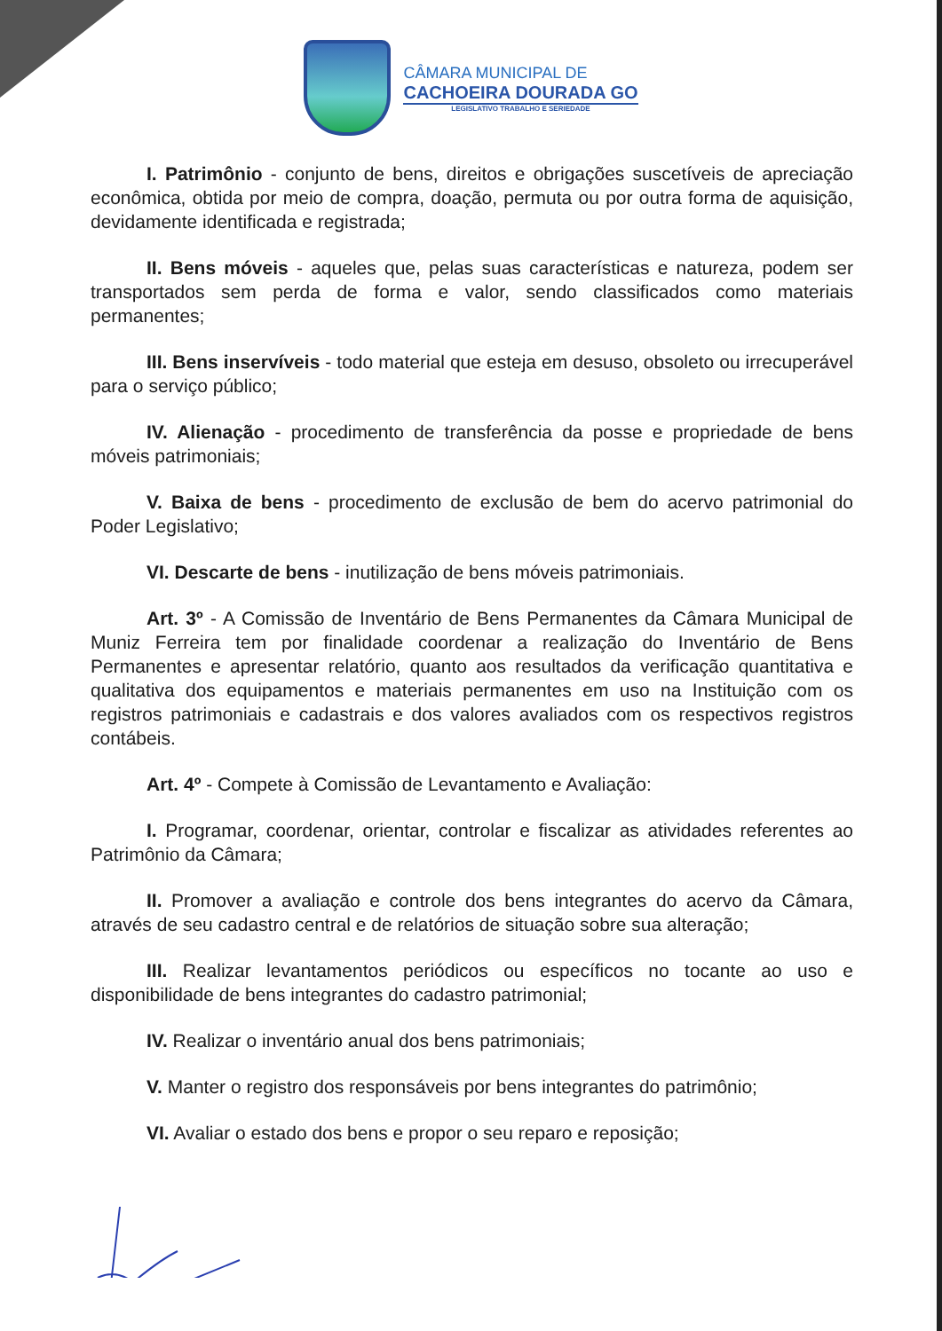CÂMARA MUNICIPAL DE
CACHOEIRA DOURADA GO
LEGISLATIVO TRABALHO E SERIEDADE
I. Patrimônio - conjunto de bens, direitos e obrigações suscetíveis de apreciação econômica, obtida por meio de compra, doação, permuta ou por outra forma de aquisição, devidamente identificada e registrada;
II. Bens móveis - aqueles que, pelas suas características e natureza, podem ser transportados sem perda de forma e valor, sendo classificados como materiais permanentes;
III. Bens inservíveis - todo material que esteja em desuso, obsoleto ou irrecuperável para o serviço público;
IV. Alienação - procedimento de transferência da posse e propriedade de bens móveis patrimoniais;
V. Baixa de bens - procedimento de exclusão de bem do acervo patrimonial do Poder Legislativo;
VI. Descarte de bens - inutilização de bens móveis patrimoniais.
Art. 3º - A Comissão de Inventário de Bens Permanentes da Câmara Municipal de Muniz Ferreira tem por finalidade coordenar a realização do Inventário de Bens Permanentes e apresentar relatório, quanto aos resultados da verificação quantitativa e qualitativa dos equipamentos e materiais permanentes em uso na Instituição com os registros patrimoniais e cadastrais e dos valores avaliados com os respectivos registros contábeis.
Art. 4º - Compete à Comissão de Levantamento e Avaliação:
I. Programar, coordenar, orientar, controlar e fiscalizar as atividades referentes ao Patrimônio da Câmara;
II. Promover a avaliação e controle dos bens integrantes do acervo da Câmara, através de seu cadastro central e de relatórios de situação sobre sua alteração;
III. Realizar levantamentos periódicos ou específicos no tocante ao uso e disponibilidade de bens integrantes do cadastro patrimonial;
IV. Realizar o inventário anual dos bens patrimoniais;
V. Manter o registro dos responsáveis por bens integrantes do patrimônio;
VI. Avaliar o estado dos bens e propor o seu reparo e reposição;